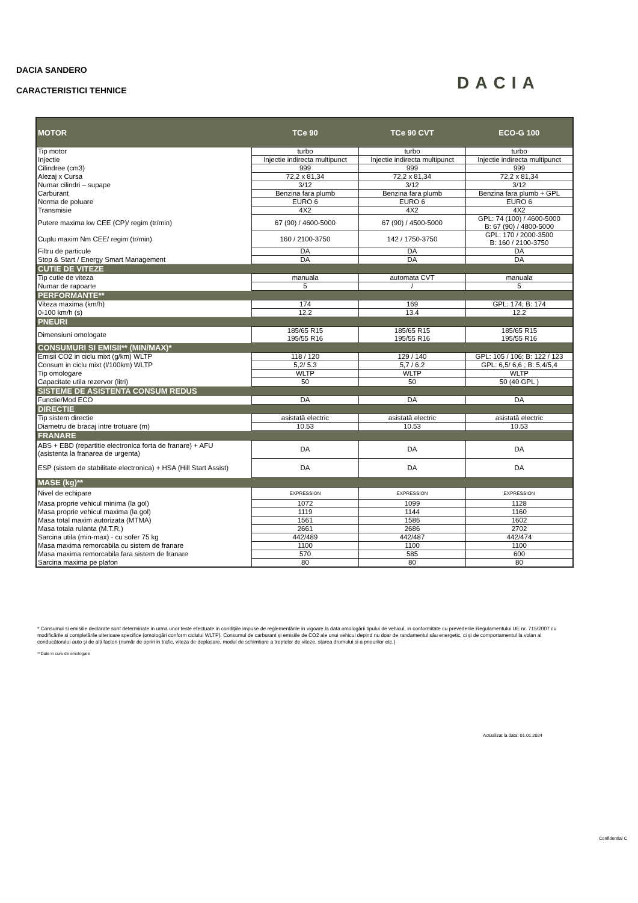DACIA SANDERO
CARACTERISTICI TEHNICE
DACIA
| MOTOR | TCe 90 | TCe 90 CVT | ECO-G 100 |
| --- | --- | --- | --- |
| Tip motor | turbo | turbo | turbo |
| Injectie | Injectie indirecta multipunct | Injectie indirecta multipunct | Injectie indirecta multipunct |
| Cilindree (cm3) | 999 | 999 | 999 |
| Alezaj x Cursa | 72,2 x 81,34 | 72,2 x 81,34 | 72,2 x 81,34 |
| Numar cilindri – supape | 3/12 | 3/12 | 3/12 |
| Carburant | Benzina fara plumb | Benzina fara plumb | Benzina fara plumb + GPL |
| Norma de poluare | EURO 6 | EURO 6 | EURO 6 |
| Transmisie | 4X2 | 4X2 | 4X2 |
| Putere maxima kw CEE (CP)/ regim (tr/min) | 67 (90) / 4600-5000 | 67 (90) / 4500-5000 | GPL: 74 (100) / 4600-5000 B: 67 (90) / 4800-5000 |
| Cuplu maxim Nm CEE/ regim (tr/min) | 160 / 2100-3750 | 142 / 1750-3750 | GPL: 170 / 2000-3500 B: 160 / 2100-3750 |
| Filtru de particule | DA | DA | DA |
| Stop & Start / Energy Smart Management | DA | DA | DA |
| CUTIE DE VITEZE | | | |
| Tip cutie de viteza | manuala | automata CVT | manuala |
| Numar de rapoarte | 5 | / | 5 |
| PERFORMANTE** | | | |
| Viteza maxima (km/h) | 174 | 169 | GPL: 174; B: 174 |
| 0-100 km/h (s) | 12.2 | 13.4 | 12.2 |
| PNEURI | | | |
| Dimensiuni omologate | 185/65 R15 195/55 R16 | 185/65 R15 195/55 R16 | 185/65 R15 195/55 R16 |
| CONSUMURI SI EMISII** (MIN/MAX)* | | | |
| Emisii CO2 in ciclu mixt (g/km) WLTP | 118 / 120 | 129 / 140 | GPL: 105 / 106; B: 122 / 123 |
| Consum in ciclu mixt (l/100km) WLTP | 5,2/ 5.3 | 5,7 / 6,2 | GPL: 6,5/ 6,6 ; B: 5,4/5,4 |
| Tip omologare | WLTP | WLTP | WLTP |
| Capacitate utila rezervor (litri) | 50 | 50 | 50 (40 GPL ) |
| SISTEME DE ASISTENTA CONSUM REDUS | | | |
| Functie/Mod ECO | DA | DA | DA |
| DIRECTIE | | | |
| Tip sistem directie | asistată electric | asistată electric | asistată electric |
| Diametru de bracaj intre trotuare (m) | 10.53 | 10.53 | 10.53 |
| FRANARE | | | |
| ABS + EBD (repartitie electronica forta de franare) + AFU (asistenta la franarea de urgenta) | DA | DA | DA |
| ESP (sistem de stabilitate electronica) + HSA (Hill Start Assist) | DA | DA | DA |
| MASE (kg)** | | | |
| Nivel de echipare | EXPRESSION | EXPRESSION | EXPRESSION |
| Masa proprie vehicul minima (la gol) | 1072 | 1099 | 1128 |
| Masa proprie vehicul maxima (la gol) | 1119 | 1144 | 1160 |
| Masa total maxim autorizata (MTMA) | 1561 | 1586 | 1602 |
| Masa totala rulanta (M.T.R.) | 2661 | 2686 | 2702 |
| Sarcina utila (min-max) - cu sofer 75 kg | 442/489 | 442/487 | 442/474 |
| Masa maxima remorcabila cu sistem de franare | 1100 | 1100 | 1100 |
| Masa maxima remorcabila fara sistem de franare | 570 | 585 | 600 |
| Sarcina maxima pe plafon | 80 | 80 | 80 |
* Consumul si emisiile declarate sunt determinate in urma unor teste efectuate in condiţiile impuse de reglementările in vigoare la data omologării tipului de vehicul, in conformitate cu prevederile Regulamentului UE nr. 715/2007 cu modificările si completările ulterioare specifice (omologări conform ciclului WLTP). Consumul de carburant și emisiile de CO2 ale unui vehicul depind nu doar de randamentul său energetic, ci și de comportamentul la volan al conducătorului auto și de alți factori (număr de opriri in trafic, viteza de deplasare, modul de schimbare a treptelor de viteze, starea drumului si a pneurilor etc.)
**Date in curs de omologare
Actualizat la data: 01.01.2024
Confidential C